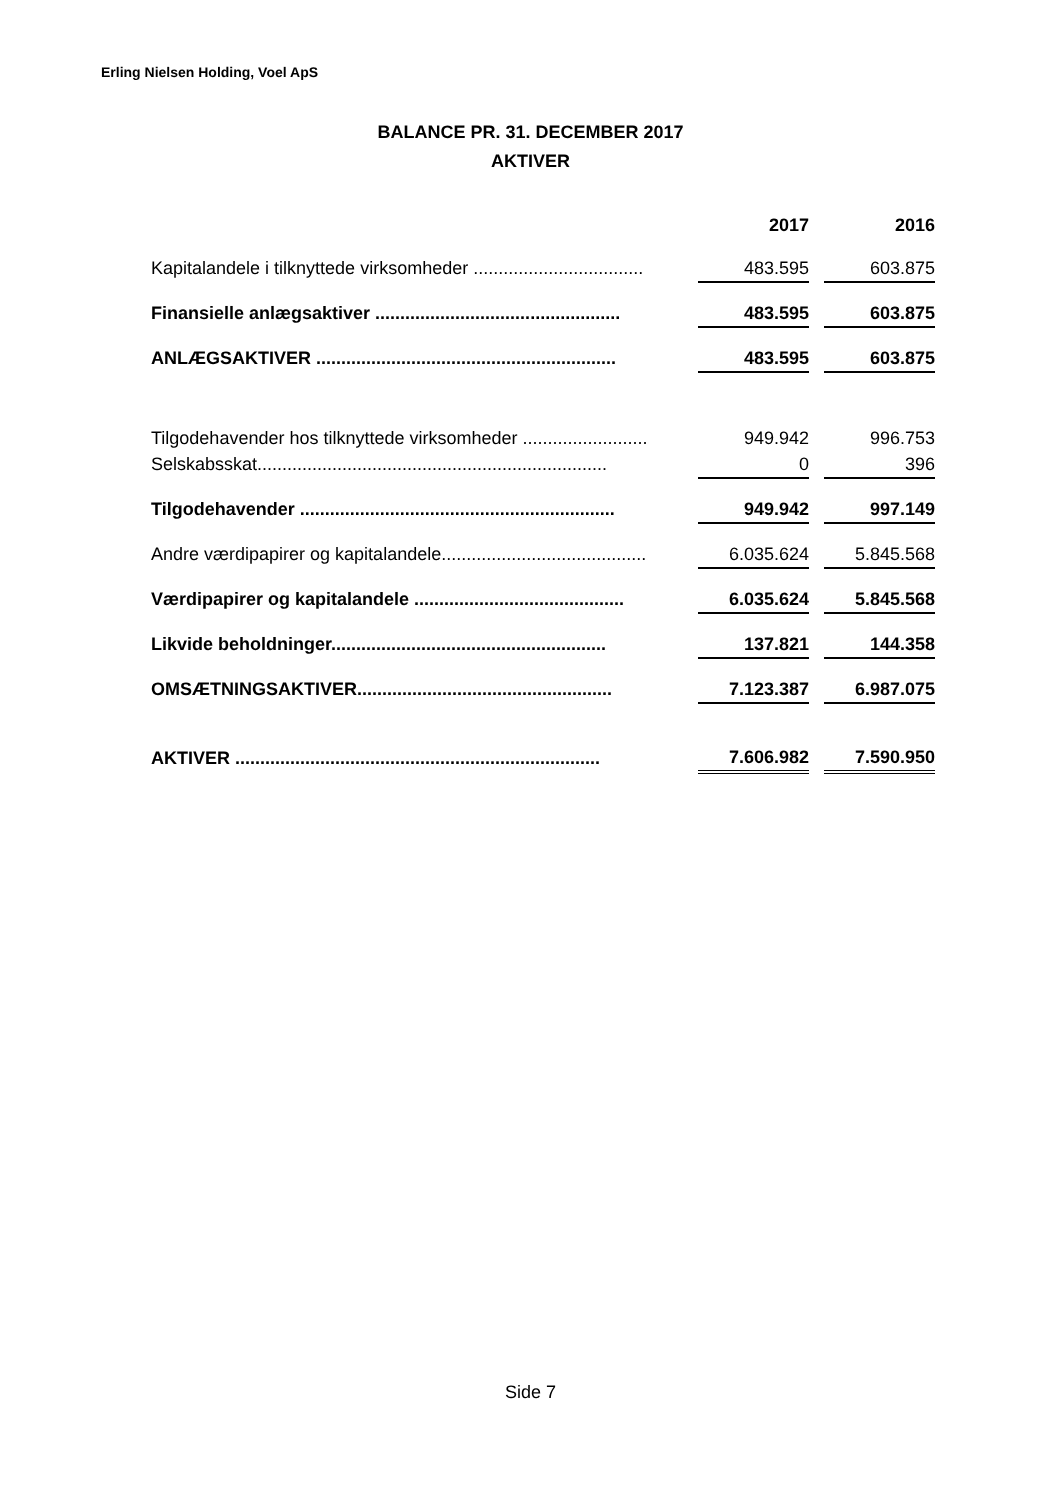Erling Nielsen Holding, Voel ApS
BALANCE PR. 31. DECEMBER 2017
AKTIVER
| | 2017 | | 2016 |
| --- | --- | --- | --- |
| Kapitalandele i tilknyttede virksomheder .................................. | 483.595 | | 603.875 |
| Finansielle anlægsaktiver ................................................. | 483.595 | | 603.875 |
| ANLÆGSAKTIVER ............................................................ | 483.595 | | 603.875 |
| Tilgodehavender hos tilknyttede virksomheder ......................... | 949.942 | | 996.753 |
| Selskabsskat...................................................................... | 0 | | 396 |
| Tilgodehavender ............................................................... | 949.942 | | 997.149 |
| Andre værdipapirer og kapitalandele......................................... | 6.035.624 | | 5.845.568 |
| Værdipapirer og kapitalandele .......................................... | 6.035.624 | | 5.845.568 |
| Likvide beholdninger....................................................... | 137.821 | | 144.358 |
| OMSÆTNINGSAKTIVER................................................... | 7.123.387 | | 6.987.075 |
| AKTIVER ......................................................................... | 7.606.982 | | 7.590.950 |
Side 7